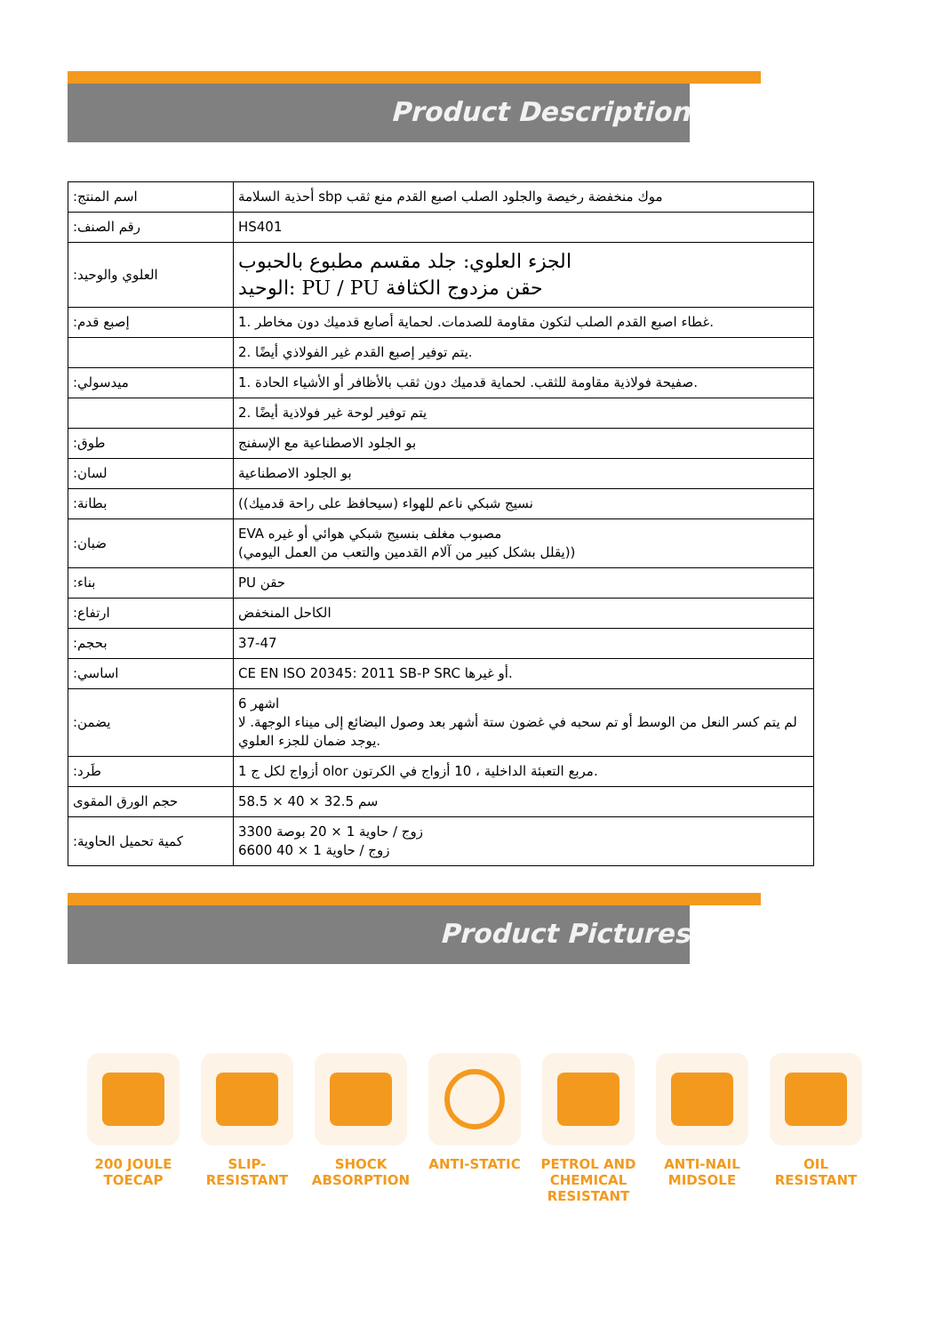Product Description
| :اسم المنتج | أحذية السلامة sbp موك منخفضة رخيصة والجلود الصلب اصبع القدم منع ثقب |
| :رقم الصنف | HS401 |
| :العلوي والوحيد | الجزء العلوي: جلد مقسم مطبوع بالحبوب الوحيد: PU / PU حقن مزدوج الكثافة |
| :إصبع قدم | 1. غطاء اصبع القدم الصلب لتكون مقاومة للصدمات. لحماية أصابع قدميك دون مخاطر. |
| | 2. يتم توفير إصبع القدم غير الفولاذي أيضًا. |
| :ميدسولي | 1. صفيحة فولاذية مقاومة للثقب. لحماية قدميك دون ثقب بالأظافر أو الأشياء الحادة. |
| | 2. يتم توفير لوحة غير فولاذية أيضًا |
| :طوق | بو الجلود الاصطناعية مع الإسفنج |
| :لسان | بو الجلود الاصطناعية |
| :بطانة | (نسيج شبكي ناعم للهواء (سيحافظ على راحة قدميك) |
| :ضبان | EVA مصبوب مغلف بنسيج شبكي هوائي أو غيره (يقلل بشكل كبير من آلام القدمين والتعب من العمل اليومي)) |
| :بناء | PU حقن |
| :ارتفاع | الكاحل المنخفض |
| :بحجم | 37-47 |
| :اساسي | CE EN ISO 20345: 2011 SB-P SRC أو غيرها. |
| :يضمن | 6 اشهر لم يتم كسر النعل من الوسط أو تم سحبه في غضون ستة أشهر بعد وصول البضائع إلى ميناء الوجهة. لا يوجد ضمان للجزء العلوي. |
| :طَرد | 1 أزواج لكل ج olor مربع التعبئة الداخلية ، 10 أزواج في الكرتون. |
| حجم الورق المقوى | 58.5 × 40 × 32.5 سم |
| :كمية تحميل الحاوية | 3300 زوج / حاوية 1 × 20 بوصة 6600 زوج / حاوية 1 × 40 |
Product Pictures
200 JOULE
TOECAP
SLIP-
RESISTANT
SHOCK
ABSORPTION
ANTI-STATIC PETROL AND
CHEMICAL
RESISTANT
ANTI-NAIL
MIDSOLE
OIL
RESISTANT